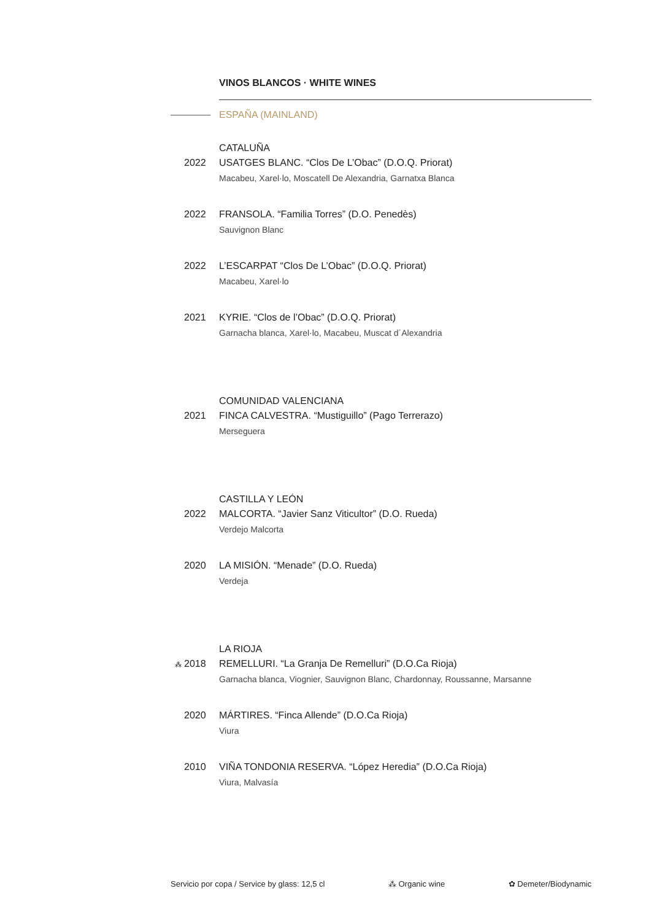VINOS BLANCOS · WHITE WINES
ESPAÑA (MAINLAND)
CATALUÑA
2022 USATGES BLANC. “Clos De L’Obac” (D.O.Q. Priorat)
Macabeu, Xarel·lo, Moscatell De Alexandria, Garnatxa Blanca
2022 FRANSOLA. “Familia Torres” (D.O. Penedès)
Sauvignon Blanc
2022 L’ESCARPAT “Clos De L’Obac” (D.O.Q. Priorat)
Macabeu, Xarel·lo
2021 KYRIE. “Clos de l’Obac” (D.O.Q. Priorat)
Garnacha blanca, Xarel·lo, Macabeu, Muscat d´Alexandria
COMUNIDAD VALENCIANA
2021 FINCA CALVESTRA. “Mustiguillo” (Pago Terrerazo)
Merseguera
CASTILLA Y LEÓN
2022 MALCORTA. “Javier Sanz Viticultor” (D.O. Rueda)
Verdejo Malcorta
2020 LA MISIÓN. “Menade” (D.O. Rueda)
Verdeja
LA RIOJA
⁂ 2018 REMELLURI. “La Granja De Remelluri” (D.O.Ca Rioja)
Garnacha blanca, Viognier, Sauvignon Blanc, Chardonnay, Roussanne, Marsanne
2020 MÁRTIRES. “Finca Allende” (D.O.Ca Rioja)
Viura
2010 VIÑA TONDONIA RESERVA. “López Heredia” (D.O.Ca Rioja)
Viura, Malvasía
Servicio por copa / Service by glass: 12,5 cl ⁂ Organic wine ✿ Demeter/Biodynamic